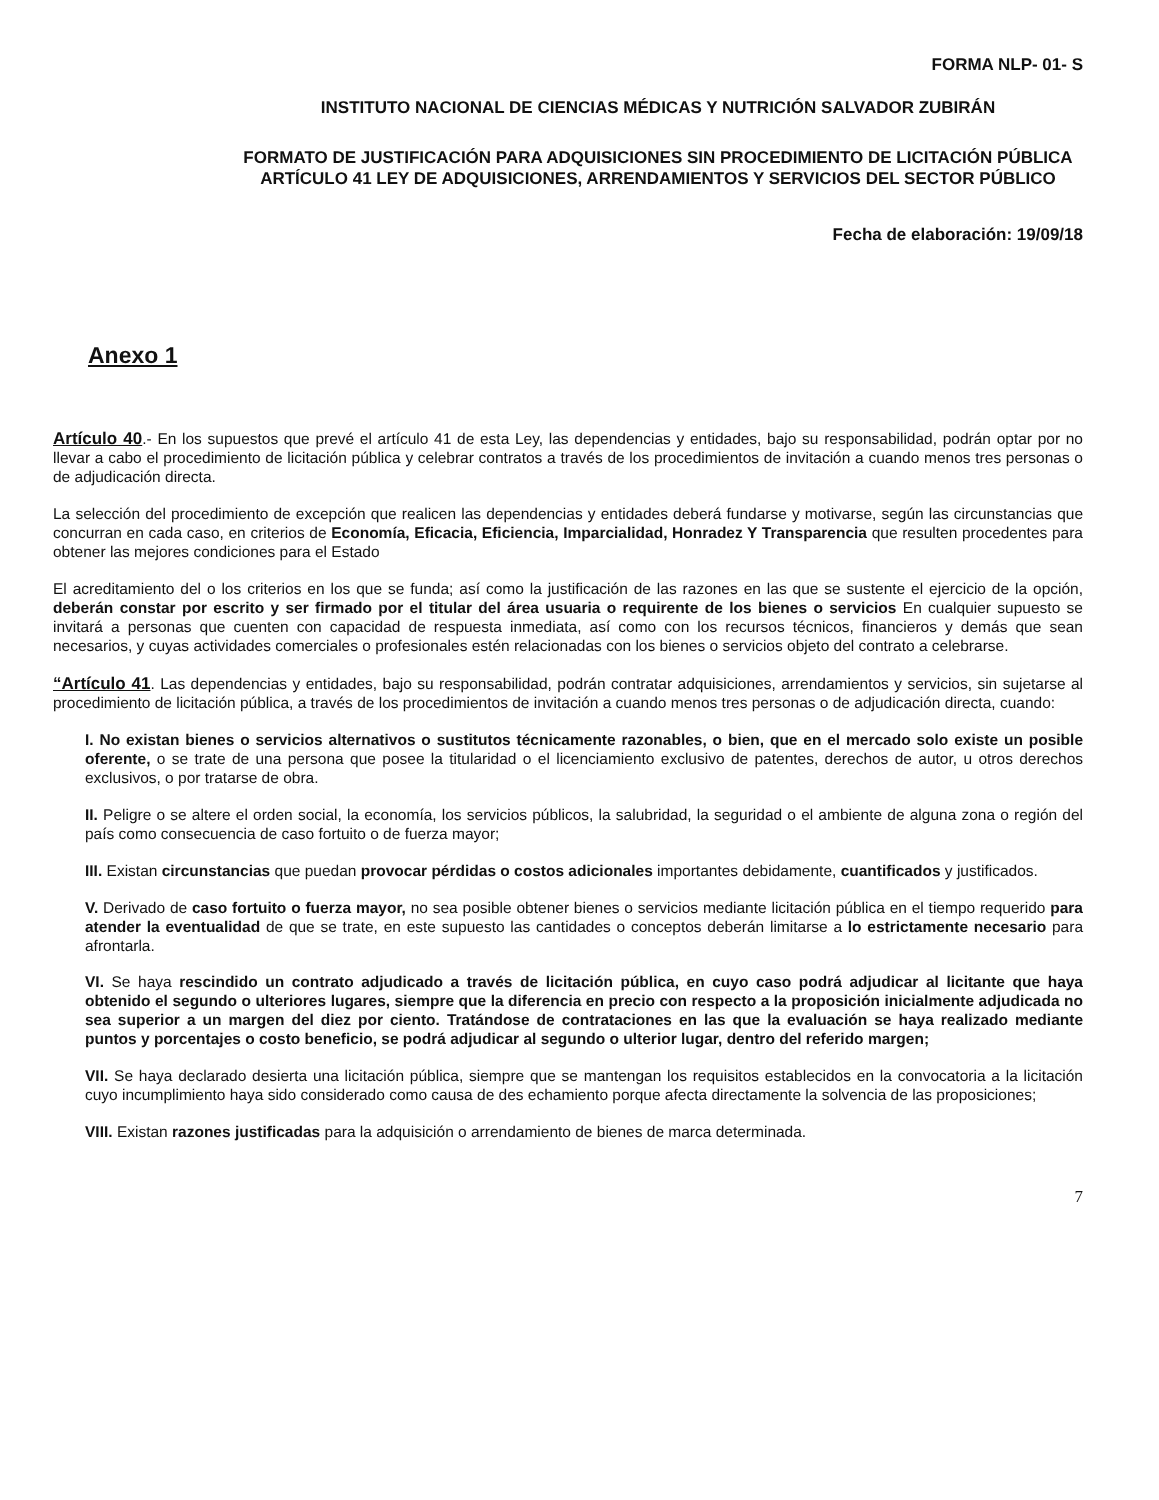FORMA NLP- 01- S
INSTITUTO NACIONAL DE CIENCIAS MÉDICAS Y NUTRICIÓN SALVADOR ZUBIRÁN
FORMATO DE JUSTIFICACIÓN PARA ADQUISICIONES SIN PROCEDIMIENTO DE LICITACIÓN PÚBLICA ARTÍCULO 41 LEY DE ADQUISICIONES, ARRENDAMIENTOS Y SERVICIOS DEL SECTOR PÚBLICO
Fecha de elaboración: 19/09/18
Anexo 1
Artículo 40.- En los supuestos que prevé el artículo 41 de esta Ley, las dependencias y entidades, bajo su responsabilidad, podrán optar por no llevar a cabo el procedimiento de licitación pública y celebrar contratos a través de los procedimientos de invitación a cuando menos tres personas o de adjudicación directa.
La selección del procedimiento de excepción que realicen las dependencias y entidades deberá fundarse y motivarse, según las circunstancias que concurran en cada caso, en criterios de Economía, Eficacia, Eficiencia, Imparcialidad, Honradez Y Transparencia que resulten procedentes para obtener las mejores condiciones para el Estado
El acreditamiento del o los criterios en los que se funda; así como la justificación de las razones en las que se sustente el ejercicio de la opción, deberán constar por escrito y ser firmado por el titular del área usuaria o requirente de los bienes o servicios En cualquier supuesto se invitará a personas que cuenten con capacidad de respuesta inmediata, así como con los recursos técnicos, financieros y demás que sean necesarios, y cuyas actividades comerciales o profesionales estén relacionadas con los bienes o servicios objeto del contrato a celebrarse.
“Artículo 41. Las dependencias y entidades, bajo su responsabilidad, podrán contratar adquisiciones, arrendamientos y servicios, sin sujetarse al procedimiento de licitación pública, a través de los procedimientos de invitación a cuando menos tres personas o de adjudicación directa, cuando:
I. No existan bienes o servicios alternativos o sustitutos técnicamente razonables, o bien, que en el mercado solo existe un posible oferente, o se trate de una persona que posee la titularidad o el licenciamiento exclusivo de patentes, derechos de autor, u otros derechos exclusivos, o por tratarse de obra.
II. Peligre o se altere el orden social, la economía, los servicios públicos, la salubridad, la seguridad o el ambiente de alguna zona o región del país como consecuencia de caso fortuito o de fuerza mayor;
III. Existan circunstancias que puedan provocar pérdidas o costos adicionales importantes debidamente, cuantificados y justificados.
V. Derivado de caso fortuito o fuerza mayor, no sea posible obtener bienes o servicios mediante licitación pública en el tiempo requerido para atender la eventualidad de que se trate, en este supuesto las cantidades o conceptos deberán limitarse a lo estrictamente necesario para afrontarla.
VI. Se haya rescindido un contrato adjudicado a través de licitación pública, en cuyo caso podrá adjudicar al licitante que haya obtenido el segundo o ulteriores lugares, siempre que la diferencia en precio con respecto a la proposición inicialmente adjudicada no sea superior a un margen del diez por ciento. Tratándose de contrataciones en las que la evaluación se haya realizado mediante puntos y porcentajes o costo beneficio, se podrá adjudicar al segundo o ulterior lugar, dentro del referido margen;
VII. Se haya declarado desierta una licitación pública, siempre que se mantengan los requisitos establecidos en la convocatoria a la licitación cuyo incumplimiento haya sido considerado como causa de des echamiento porque afecta directamente la solvencia de las proposiciones;
VIII. Existan razones justificadas para la adquisición o arrendamiento de bienes de marca determinada.
7